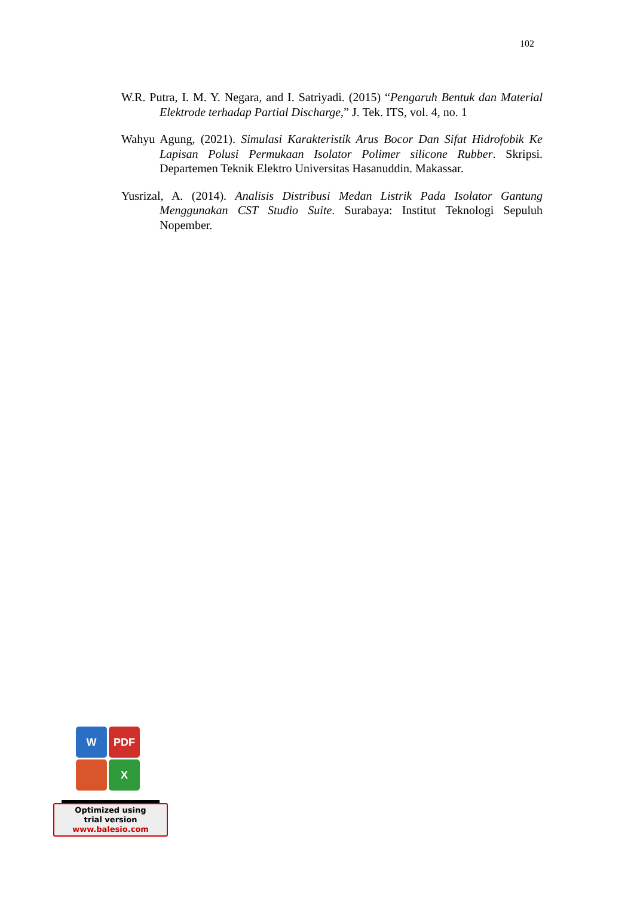102
W.R. Putra, I. M. Y. Negara, and I. Satriyadi. (2015) “Pengaruh Bentuk dan Material Elektrode terhadap Partial Discharge,” J. Tek. ITS, vol. 4, no. 1
Wahyu Agung, (2021). Simulasi Karakteristik Arus Bocor Dan Sifat Hidrofobik Ke Lapisan Polusi Permukaan Isolator Polimer silicone Rubber. Skripsi. Departemen Teknik Elektro Universitas Hasanuddin. Makassar.
Yusrizal, A. (2014). Analisis Distribusi Medan Listrik Pada Isolator Gantung Menggunakan CST Studio Suite. Surabaya: Institut Teknologi Sepuluh Nopember.
W PDF
X
Optimized using
trial version
www.balesio.com